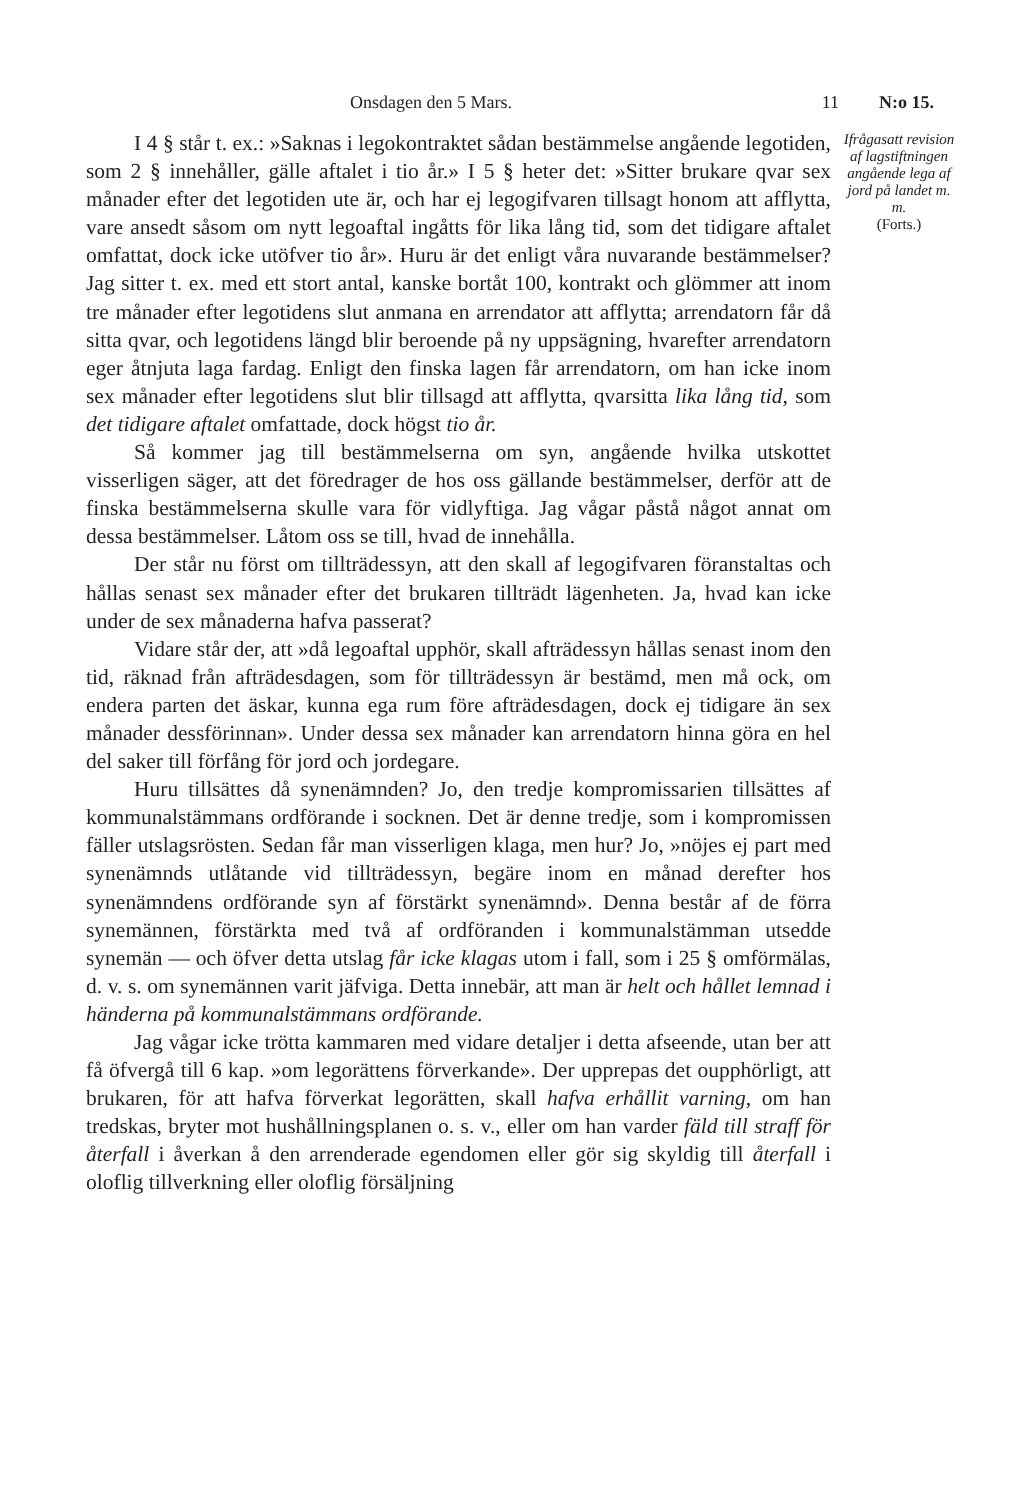Onsdagen den 5 Mars. 11 N:o 15.
I 4 § står t. ex.: »Saknas i legokontraktet sådan bestämmelse angående legotiden, som 2 § innehåller, gälle aftalet i tio år.» I 5 § heter det: »Sitter brukare qvar sex månader efter det legotiden ute är, och har ej legogifvaren tillsagt honom att afflytta, vare ansedt såsom om nytt legoaftal ingåtts för lika lång tid, som det tidigare aftalet omfattat, dock icke utöfver tio år». Huru är det enligt våra nuvarande bestämmelser? Jag sitter t. ex. med ett stort antal, kanske bortåt 100, kontrakt och glömmer att inom tre månader efter legotidens slut anmana en arrendator att afflytta; arrendatorn får då sitta qvar, och legotidens längd blir beroende på ny uppsägning, hvarefter arrendatorn eger åtnjuta laga fardag. Enligt den finska lagen får arrendatorn, om han icke inom sex månader efter legotidens slut blir tillsagd att afflytta, qvarsitta lika lång tid, som det tidigare aftalet omfattade, dock högst tio år.
Så kommer jag till bestämmelserna om syn, angående hvilka utskottet visserligen säger, att det föredrager de hos oss gällande bestämmelser, derför att de finska bestämmelserna skulle vara för vidlyftiga. Jag vågar påstå något annat om dessa bestämmelser. Låtom oss se till, hvad de innehålla.
Der står nu först om tillträdessyn, att den skall af legogifvaren föranstaltas och hållas senast sex månader efter det brukaren tillträdt lägenheten. Ja, hvad kan icke under de sex månaderna hafva passerat?
Vidare står der, att »då legoaftal upphör, skall afträdessyn hållas senast inom den tid, räknad från afträdesdagen, som för tillträdessyn är bestämd, men må ock, om endera parten det äskar, kunna ega rum före afträdesdagen, dock ej tidigare än sex månader dessförinnan». Under dessa sex månader kan arrendatorn hinna göra en hel del saker till förfång för jord och jordegare.
Huru tillsättes då synenämnden? Jo, den tredje kompromissarien tillsättes af kommunalstämmans ordförande i socknen. Det är denne tredje, som i kompromissen fäller utslagsrösten. Sedan får man visserligen klaga, men hur? Jo, »nöjes ej part med synenämnds utlåtande vid tillträdessyn, begäre inom en månad derefter hos synenämndens ordförande syn af förstärkt synenämnd». Denna består af de förra synemännen, förstärkta med två af ordföranden i kommunalstämman utsedde synemän — och öfver detta utslag får icke klagas utom i fall, som i 25 § omförmälas, d. v. s. om synemännen varit jäfviga. Detta innebär, att man är helt och hållet lemnad i händerna på kommunalstämmans ordförande.
Jag vågar icke trötta kammaren med vidare detaljer i detta afseende, utan ber att få öfvergå till 6 kap. »om legorättens förverkande». Der upprepas det oupphörligt, att brukaren, för att hafva förverkat legorätten, skall hafva erhållit varning, om han tredskas, bryter mot hushållningsplanen o. s. v., eller om han varder fäld till straff för återfall i åverkan å den arrenderade egendomen eller gör sig skyldig till återfall i oloflig tillverkning eller oloflig försäljning
Ifrågasatt revision af lagstiftningen angående lega af jord på landet m. m.
(Forts.)